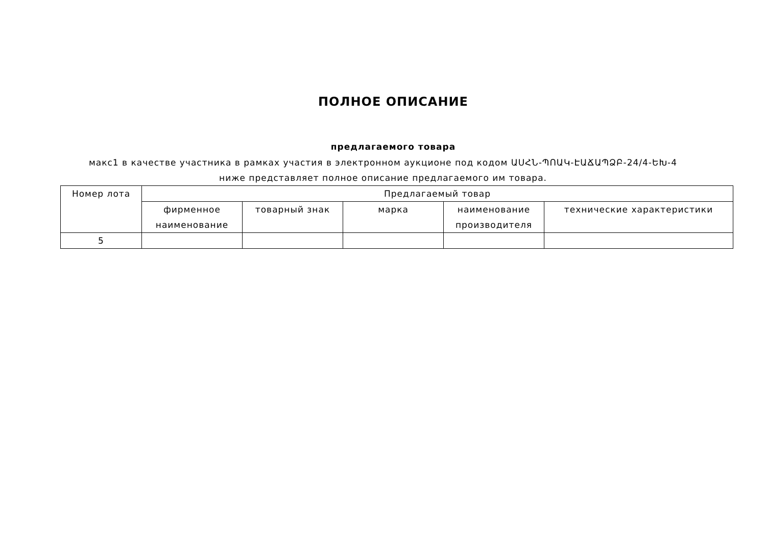ПОЛНОЕ ОПИСАНИЕ
предлагаемого товара
макс1 в качестве участника в рамках участия в электронном аукционе под кодом ԱՍՀՆ-ՊՈԱԿ-ԷԱՃԱՊՁԲ-24/4-ԵԽ-4 ниже представляет полное описание предлагаемого им товара.
| Номер лота | Предлагаемый товар | | | | |
| --- | --- | --- | --- | --- | --- |
| | фирменное наименование | товарный знак | марка | наименование производителя | технические характеристики |
| 5 | | | | | |